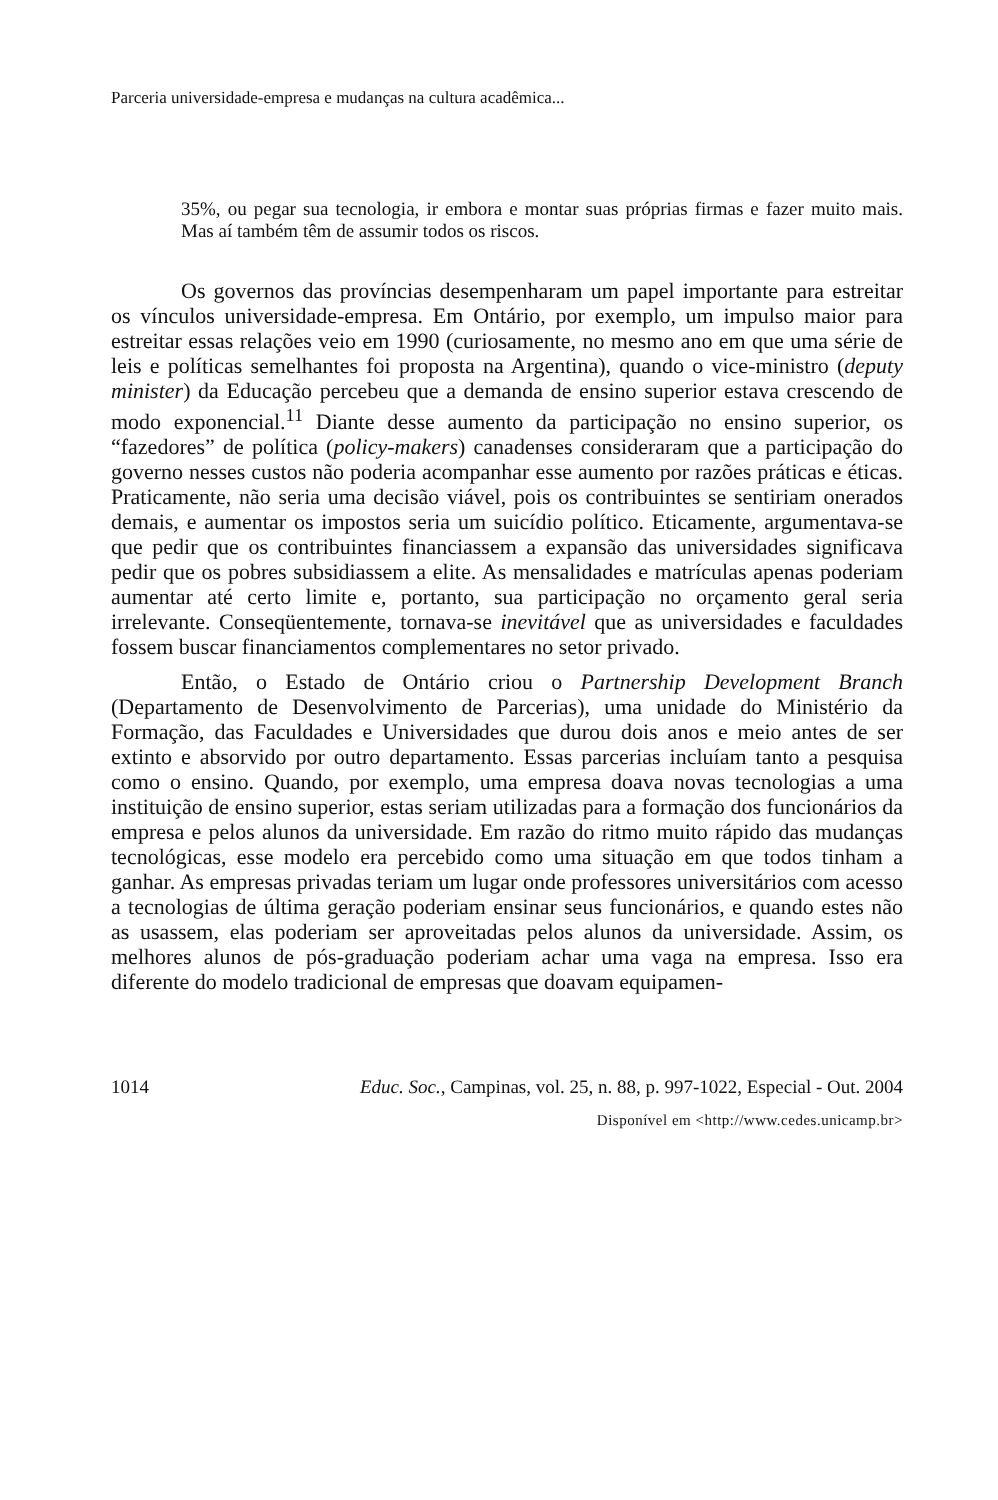Parceria universidade-empresa e mudanças na cultura acadêmica...
35%, ou pegar sua tecnologia, ir embora e montar suas próprias firmas e fazer muito mais. Mas aí também têm de assumir todos os riscos.
Os governos das províncias desempenharam um papel importante para estreitar os vínculos universidade-empresa. Em Ontário, por exemplo, um impulso maior para estreitar essas relações veio em 1990 (curiosamente, no mesmo ano em que uma série de leis e políticas semelhantes foi proposta na Argentina), quando o vice-ministro (deputy minister) da Educação percebeu que a demanda de ensino superior estava crescendo de modo exponencial.<sup>11</sup> Diante desse aumento da participação no ensino superior, os “fazedores” de política (policy-makers) canadenses consideraram que a participação do governo nesses custos não poderia acompanhar esse aumento por razões práticas e éticas. Praticamente, não seria uma decisão viável, pois os contribuintes se sentiriam onerados demais, e aumentar os impostos seria um suicídio político. Eticamente, argumentava-se que pedir que os contribuintes financiassem a expansão das universidades significava pedir que os pobres subsidiassem a elite. As mensalidades e matrículas apenas poderiam aumentar até certo limite e, portanto, sua participação no orçamento geral seria irrelevante. Conseqüentemente, tornava-se inevitável que as universidades e faculdades fossem buscar financiamentos complementares no setor privado.
Então, o Estado de Ontário criou o Partnership Development Branch (Departamento de Desenvolvimento de Parcerias), uma unidade do Ministério da Formação, das Faculdades e Universidades que durou dois anos e meio antes de ser extinto e absorvido por outro departamento. Essas parcerias incluíam tanto a pesquisa como o ensino. Quando, por exemplo, uma empresa doava novas tecnologias a uma instituição de ensino superior, estas seriam utilizadas para a formação dos funcionários da empresa e pelos alunos da universidade. Em razão do ritmo muito rápido das mudanças tecnológicas, esse modelo era percebido como uma situação em que todos tinham a ganhar. As empresas privadas teriam um lugar onde professores universitários com acesso a tecnologias de última geração poderiam ensinar seus funcionários, e quando estes não as usassem, elas poderiam ser aproveitadas pelos alunos da universidade. Assim, os melhores alunos de pós-graduação poderiam achar uma vaga na empresa. Isso era diferente do modelo tradicional de empresas que doavam equipamen-
1014 Educ. Soc., Campinas, vol. 25, n. 88, p. 997-1022, Especial - Out. 2004
Disponível em <http://www.cedes.unicamp.br>